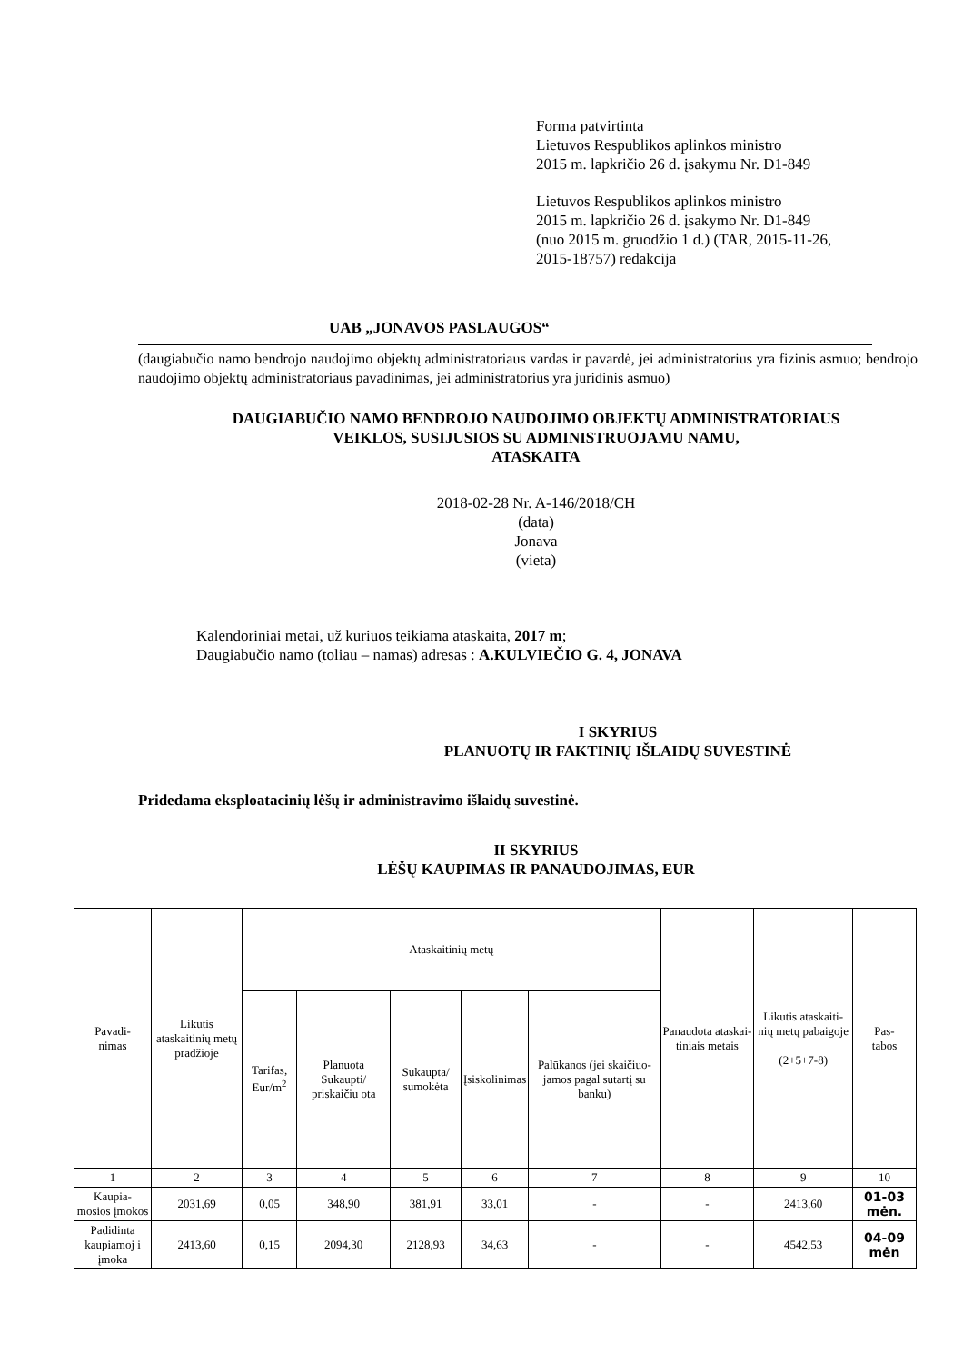Forma patvirtinta
Lietuvos Respublikos aplinkos ministro
2015 m. lapkričio 26 d. įsakymu Nr. D1-849
Lietuvos Respublikos aplinkos ministro
2015 m. lapkričio 26 d. įsakymo Nr. D1-849
(nuo 2015 m. gruodžio 1 d.) (TAR, 2015-11-26,
2015-18757) redakcija
UAB „JONAVOS PASLAUGOS“
(daugiabučio namo bendrojo naudojimo objektų administratoriaus vardas ir pavardė, jei administratorius yra fizinis asmuo; bendrojo naudojimo objektų administratoriaus pavadinimas, jei administratorius yra juridinis asmuo)
DAUGIABUČIO NAMO BENDROJO NAUDOJIMO OBJEKTŲ ADMINISTRATORIAUS
VEIKLOS, SUSIJUSIOS SU ADMINISTRUOJAMU NAMU,
ATASKAITA
2018-02-28 Nr. A-146/2018/CH
(data)
Jonava
(vieta)
Kalendoriniai metai, už kuriuos teikiama ataskaita, 2017 m;
Daugiabučio namo (toliau – namas) adresas : A.KULVIEČIO G. 4, JONAVA
I SKYRIUS
PLANUOTŲ IR FAKTINIŲ IŠLAIDŲ SUVESTINĖ
Pridedama eksploatacinių lėšų ir administravimo išlaidų suvestinė.
II SKYRIUS
LĖŠŲ KAUPIMAS IR PANAUDOJIMAS, EUR
| Pavadi- nimas | Likutis ataskaitinių metų pradžioje | Ataskaitinių metų | | | | | Panaudota ataskai-tiniais metais | Likutis ataskaiti-nių metų pabaigoje (2+5+7-8) | Pas- tabos |
| --- | --- | --- | --- | --- | --- | --- | --- | --- | --- |
| | | Tarifas, Eur/m<sup>2</sup> | Planuota Sukaupti/ priskaičiu ota | Sukaupta/ sumokėta | Įsiskolinimas | Palūkanos (jei skaičiuo-jamos pagal sutartį su banku) | | | |
| 1 | 2 | 3 | 4 | 5 | 6 | 7 | 8 | 9 | 10 |
| Kaupia- mosios įmokos | 2031,69 | 0,05 | 348,90 | 381,91 | 33,01 | - | - | 2413,60 | 01-03 mėn. |
| Padidinta kaupiamoj i įmoka | 2413,60 | 0,15 | 2094,30 | 2128,93 | 34,63 | - | - | 4542,53 | 04-09 mėn |